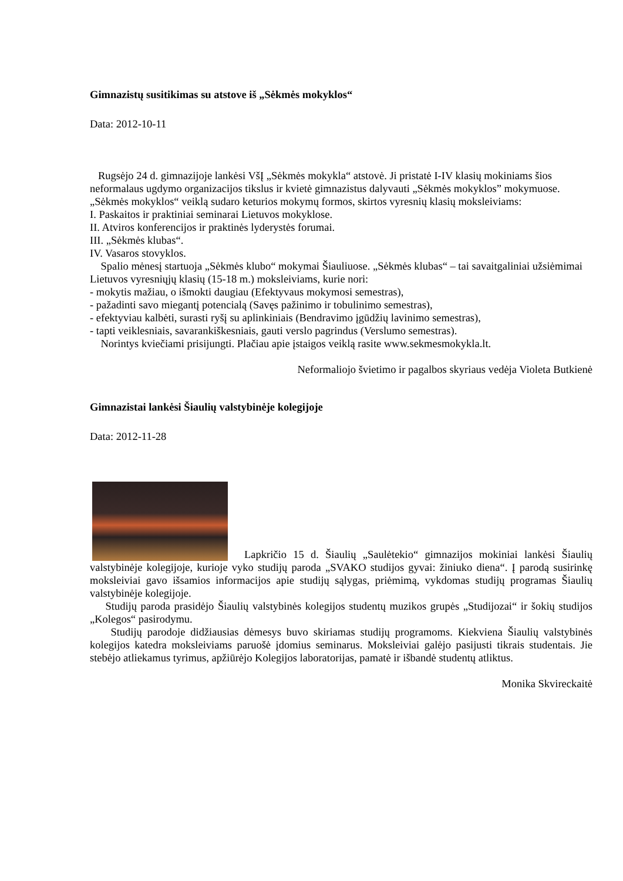Gimnazistų susitikimas su atstove iš „Sėkmės mokyklos“
Data: 2012-10-11
Rugsėjo 24 d. gimnazijoje lankėsi VšĮ „Sėkmės mokykla“ atstovė. Ji pristatė I-IV klasių mokiniams šios neformalaus ugdymo organizacijos tikslus ir kvietė gimnazistus dalyvauti „Sėkmės mokyklos” mokymuose. „Sėkmės mokyklos“ veiklą sudaro keturios mokymų formos, skirtos vyresnių klasių moksleiviams:
I. Paskaitos ir praktiniai seminarai Lietuvos mokyklose.
II. Atviros konferencijos ir praktinės lyderystės forumai.
III. „Sėkmės klubas“.
IV. Vasaros stovyklos.
Spalio mėnesį startuoja „Sėkmės klubo“ mokymai Šiauliuose. „Sėkmės klubas“ – tai savaitgaliniai užsiėmimai Lietuvos vyresniųjų klasių (15-18 m.) moksleiviams, kurie nori:
- mokytis mažiau, o išmokti daugiau (Efektyvaus mokymosi semestras),
- pažadinti savo miegantį potencialą (Savęs pažinimo ir tobulinimo semestras),
- efektyviau kalbėti, surasti ryšį su aplinkiniais (Bendravimo įgūdžių lavinimo semestras),
- tapti veiklesniais, savarankiškesniais, gauti verslo pagrindus (Verslumo semestras).
Norintys kviečiami prisijungti. Plačiau apie įstaigos veiklą rasite www.sekmesmokykla.lt.
Neformaliojo švietimo ir pagalbos skyriaus vedėja Violeta Butkienė
Gimnazistai lankėsi Šiaulių valstybinėje kolegijoje
Data: 2012-11-28
Lapkričio 15 d. Šiaulių „Saulėtekio“ gimnazijos mokiniai lankėsi Šiaulių valstybinėje kolegijoje, kurioje vyko studijų paroda „SVAKO studijos gyvai: žiniuko diena“. Į parodą susirinkę moksleiviai gavo išsamios informacijos apie studijų sąlygas, priėmimą, vykdomas studijų programas Šiaulių valstybinėje kolegijoje.
Studijų paroda prasidėjo Šiaulių valstybinės kolegijos studentų muzikos grupės „Studijozai“ ir šokių studijos „Kolegos“ pasirodymu.
Studijų parodoje didžiausias dėmesys buvo skiriamas studijų programoms. Kiekviena Šiaulių valstybinės kolegijos katedra moksleiviams paruošė įdomius seminarus. Moksleiviai galėjo pasijusti tikrais studentais. Jie stebėjo atliekamus tyrimus, apžiūrėjo Kolegijos laboratorijas, pamatė ir išbandė studentų atliktus.
Monika Skvireckaitė